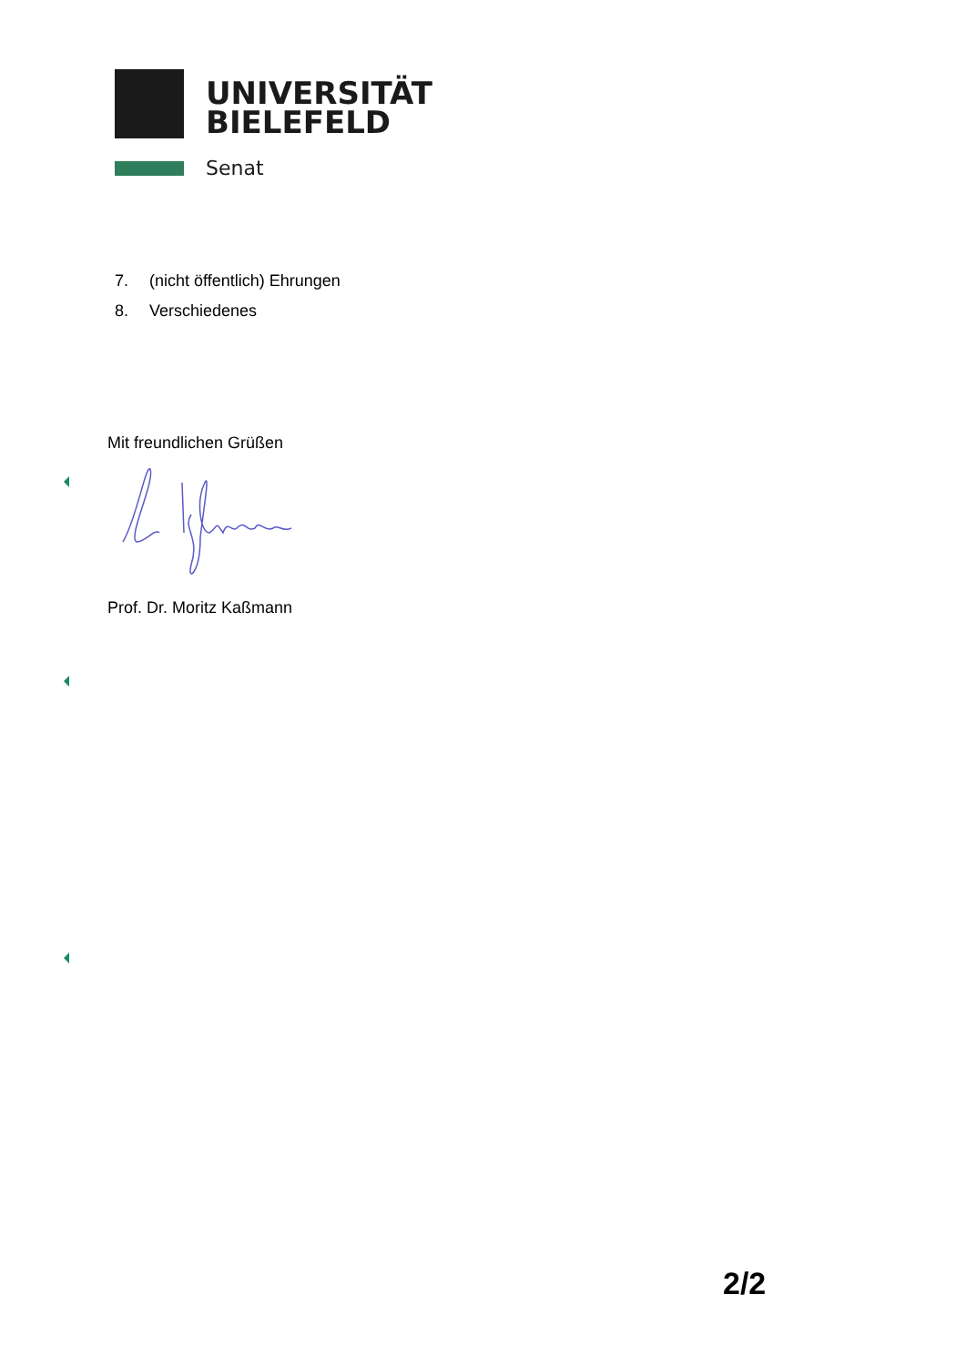UNIVERSITÄT
BIELEFELD
Senat
7. (nicht öffentlich) Ehrungen
8. Verschiedenes
Mit freundlichen Grüßen
Prof. Dr. Moritz Kaßmann
2/2